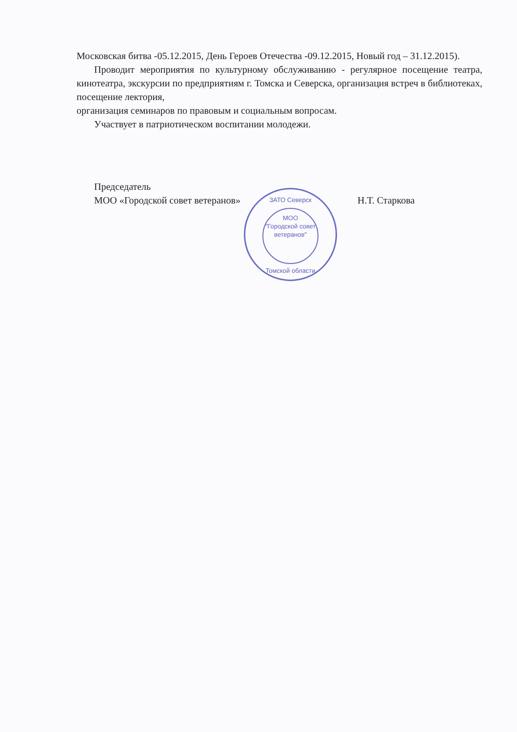Московская битва -05.12.2015, День Героев Отечества -09.12.2015, Новый год – 31.12.2015).
Проводит мероприятия по культурному обслуживанию - регулярное посещение театра, кинотеатра, экскурсии по предприятиям г. Томска и Северска, организация встреч в библиотеках, посещение лектория,
организация семинаров по правовым и социальным вопросам.
Участвует в патриотическом воспитании молодежи.
Председатель
МОО «Городской совет ветеранов»
Н.Т. Старкова
ЗАТО Северск
МОО
"Городской совет
ветеранов"
Томской области